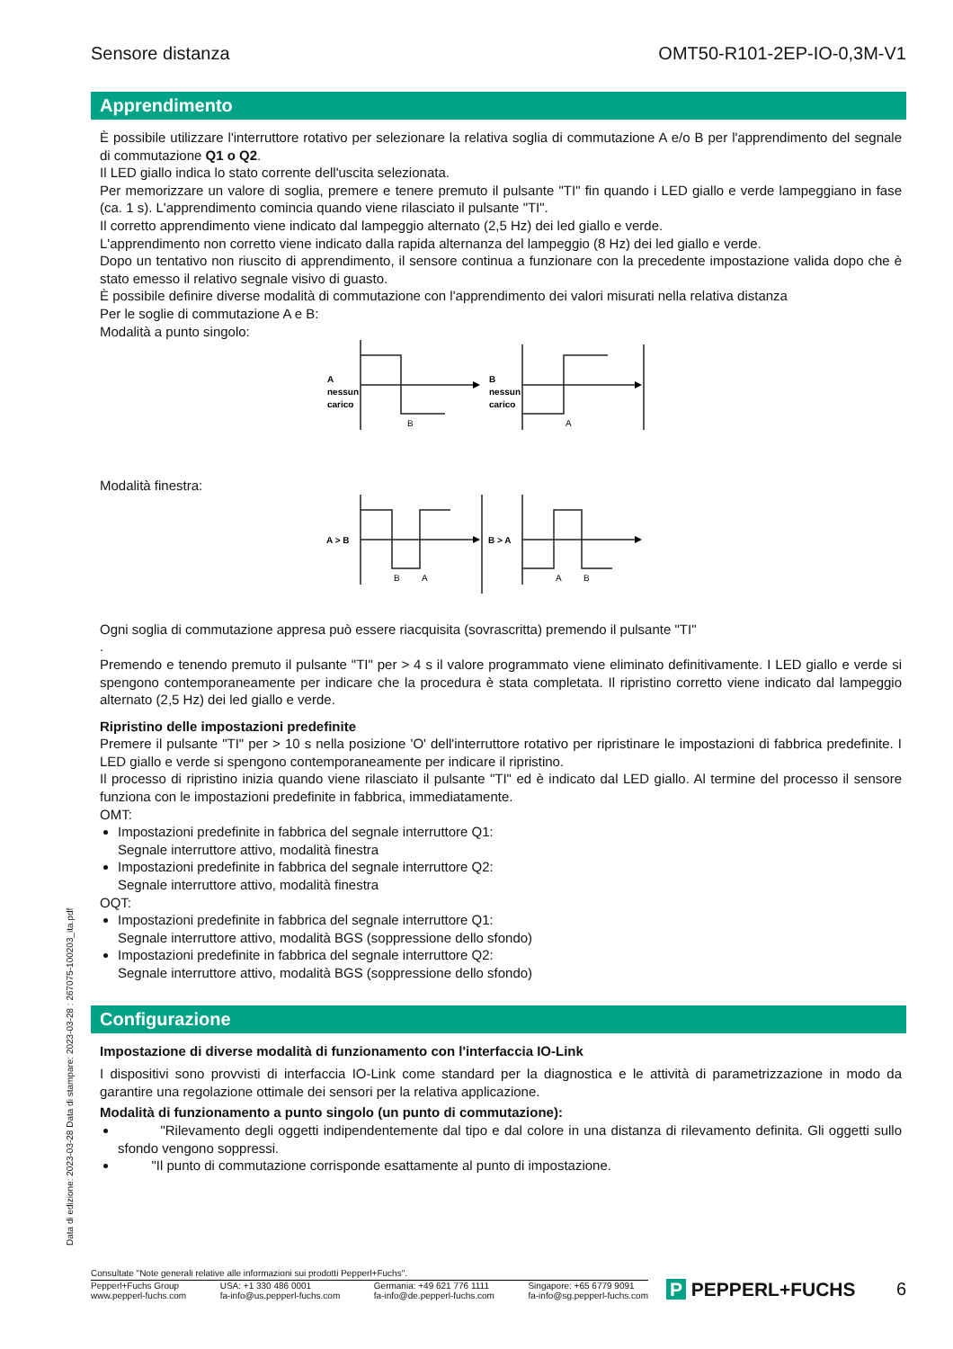Sensore distanza OMT50-R101-2EP-IO-0,3M-V1
Apprendimento
È possibile utilizzare l'interruttore rotativo per selezionare la relativa soglia di commutazione A e/o B per l'apprendimento del segnale di commutazione Q1 o Q2.
Il LED giallo indica lo stato corrente dell'uscita selezionata.
Per memorizzare un valore di soglia, premere e tenere premuto il pulsante "TI" fin quando i LED giallo e verde lampeggiano in fase (ca. 1 s). L'apprendimento comincia quando viene rilasciato il pulsante "TI".
Il corretto apprendimento viene indicato dal lampeggio alternato (2,5 Hz) dei led giallo e verde.
L'apprendimento non corretto viene indicato dalla rapida alternanza del lampeggio (8 Hz) dei led giallo e verde.
Dopo un tentativo non riuscito di apprendimento, il sensore continua a funzionare con la precedente impostazione valida dopo che è stato emesso il relativo segnale visivo di guasto.
È possibile definire diverse modalità di commutazione con l'apprendimento dei valori misurati nella relativa distanza
Per le soglie di commutazione A e B:
Modalità a punto singolo:
A
nessun
carico
B
nessun
carico
B
A
Modalità finestra:
A > B
B > A
B
A
A
B
Ogni soglia di commutazione appresa può essere riacquisita (sovrascritta) premendo il pulsante "TI"
.
Premendo e tenendo premuto il pulsante "TI" per > 4 s il valore programmato viene eliminato definitivamente. I LED giallo e verde si spengono contemporaneamente per indicare che la procedura è stata completata. Il ripristino corretto viene indicato dal lampeggio alternato (2,5 Hz) dei led giallo e verde.
Ripristino delle impostazioni predefinite
Premere il pulsante "TI" per > 10 s nella posizione 'O' dell'interruttore rotativo per ripristinare le impostazioni di fabbrica predefinite. I LED giallo e verde si spengono contemporaneamente per indicare il ripristino.
Il processo di ripristino inizia quando viene rilasciato il pulsante "TI" ed è indicato dal LED giallo. Al termine del processo il sensore funziona con le impostazioni predefinite in fabbrica, immediatamente.
OMT:
Impostazioni predefinite in fabbrica del segnale interruttore Q1:
Segnale interruttore attivo, modalità finestra
Impostazioni predefinite in fabbrica del segnale interruttore Q2:
Segnale interruttore attivo, modalità finestra
OQT:
Impostazioni predefinite in fabbrica del segnale interruttore Q1:
Segnale interruttore attivo, modalità BGS (soppressione dello sfondo)
Impostazioni predefinite in fabbrica del segnale interruttore Q2:
Segnale interruttore attivo, modalità BGS (soppressione dello sfondo)
Configurazione
Impostazione di diverse modalità di funzionamento con l'interfaccia IO-Link
I dispositivi sono provvisti di interfaccia IO-Link come standard per la diagnostica e le attività di parametrizzazione in modo da garantire una regolazione ottimale dei sensori per la relativa applicazione.
Modalità di funzionamento a punto singolo (un punto di commutazione):
"Rilevamento degli oggetti indipendentemente dal tipo e dal colore in una distanza di rilevamento definita. Gli oggetti sullo sfondo vengono soppressi.
"Il punto di commutazione corrisponde esattamente al punto di impostazione.
Data di edizione: 2023-03-28 Data di stampare: 2023-03-28 : 267075-100203_ita.pdf
Consultate "Note generali relative alle informazioni sui prodotti Pepperl+Fuchs".
Pepperl+Fuchs Group
www.pepperl-fuchs.com USA: +1 330 486 0001
fa-info@us.pepperl-fuchs.com Germania: +49 621 776 1111
fa-info@de.pepperl-fuchs.com Singapore: +65 6779 9091
fa-info@sg.pepperl-fuchs.com
P PEPPERL+FUCHS 6